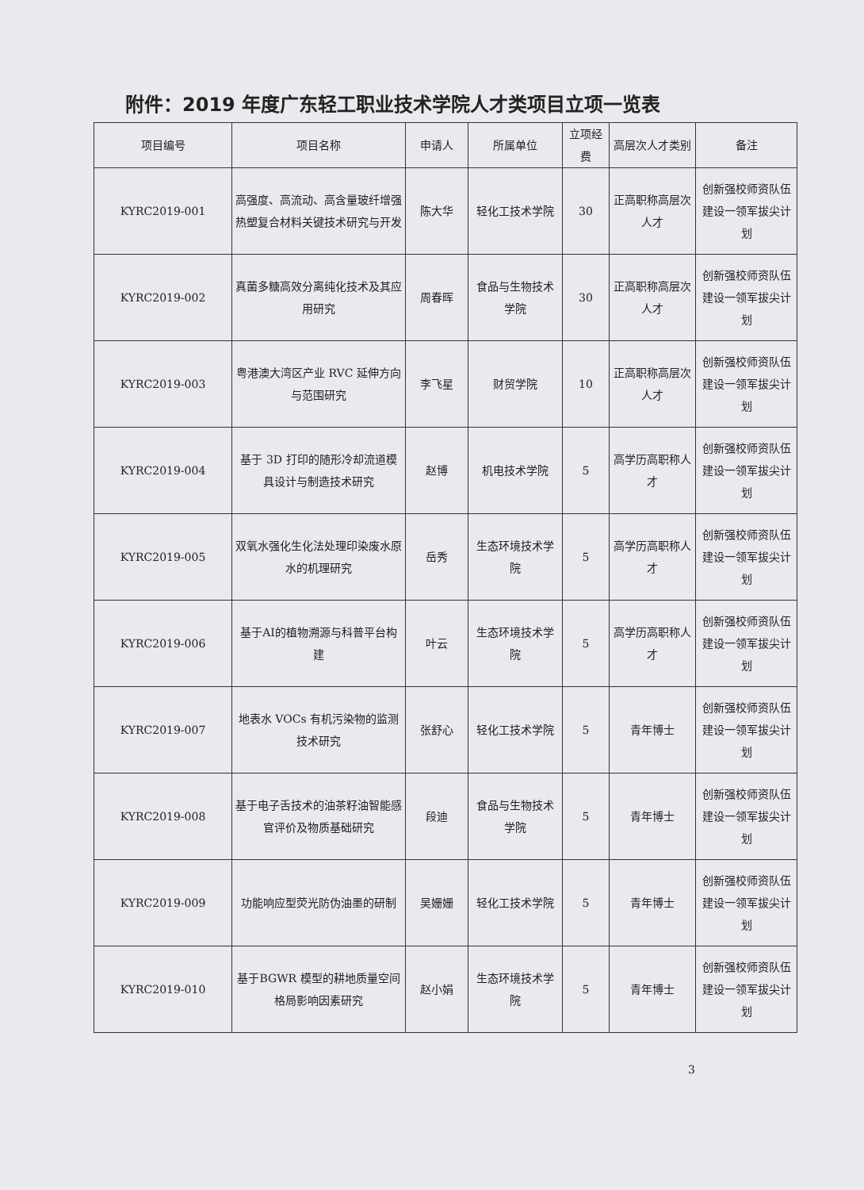附件：2019 年度广东轻工职业技术学院人才类项目立项一览表
| 项目编号 | 项目名称 | 申请人 | 所属单位 | 立项经费 | 高层次人才类别 | 备注 |
| --- | --- | --- | --- | --- | --- | --- |
| KYRC2019-001 | 高强度、高流动、高含量玻纤增强热塑复合材料关键技术研究与开发 | 陈大华 | 轻化工技术学院 | 30 | 正高职称高层次人才 | 创新强校师资队伍建设一领军拔尖计划 |
| KYRC2019-002 | 真菌多糖高效分离纯化技术及其应用研究 | 周春晖 | 食品与生物技术学院 | 30 | 正高职称高层次人才 | 创新强校师资队伍建设一领军拔尖计划 |
| KYRC2019-003 | 粤港澳大湾区产业 RVC 延伸方向与范围研究 | 李飞星 | 财贸学院 | 10 | 正高职称高层次人才 | 创新强校师资队伍建设一领军拔尖计划 |
| KYRC2019-004 | 基于 3D 打印的随形冷却流道模具设计与制造技术研究 | 赵博 | 机电技术学院 | 5 | 高学历高职称人才 | 创新强校师资队伍建设一领军拔尖计划 |
| KYRC2019-005 | 双氧水强化生化法处理印染废水原水的机理研究 | 岳秀 | 生态环境技术学院 | 5 | 高学历高职称人才 | 创新强校师资队伍建设一领军拔尖计划 |
| KYRC2019-006 | 基于AI的植物溯源与科普平台构建 | 叶云 | 生态环境技术学院 | 5 | 高学历高职称人才 | 创新强校师资队伍建设一领军拔尖计划 |
| KYRC2019-007 | 地表水 VOCs 有机污染物的监测技术研究 | 张舒心 | 轻化工技术学院 | 5 | 青年博士 | 创新强校师资队伍建设一领军拔尖计划 |
| KYRC2019-008 | 基于电子舌技术的油茶籽油智能感官评价及物质基础研究 | 段迪 | 食品与生物技术学院 | 5 | 青年博士 | 创新强校师资队伍建设一领军拔尖计划 |
| KYRC2019-009 | 功能响应型荧光防伪油墨的研制 | 吴姗姗 | 轻化工技术学院 | 5 | 青年博士 | 创新强校师资队伍建设一领军拔尖计划 |
| KYRC2019-010 | 基于BGWR 模型的耕地质量空间格局影响因素研究 | 赵小娟 | 生态环境技术学院 | 5 | 青年博士 | 创新强校师资队伍建设一领军拔尖计划 |
3